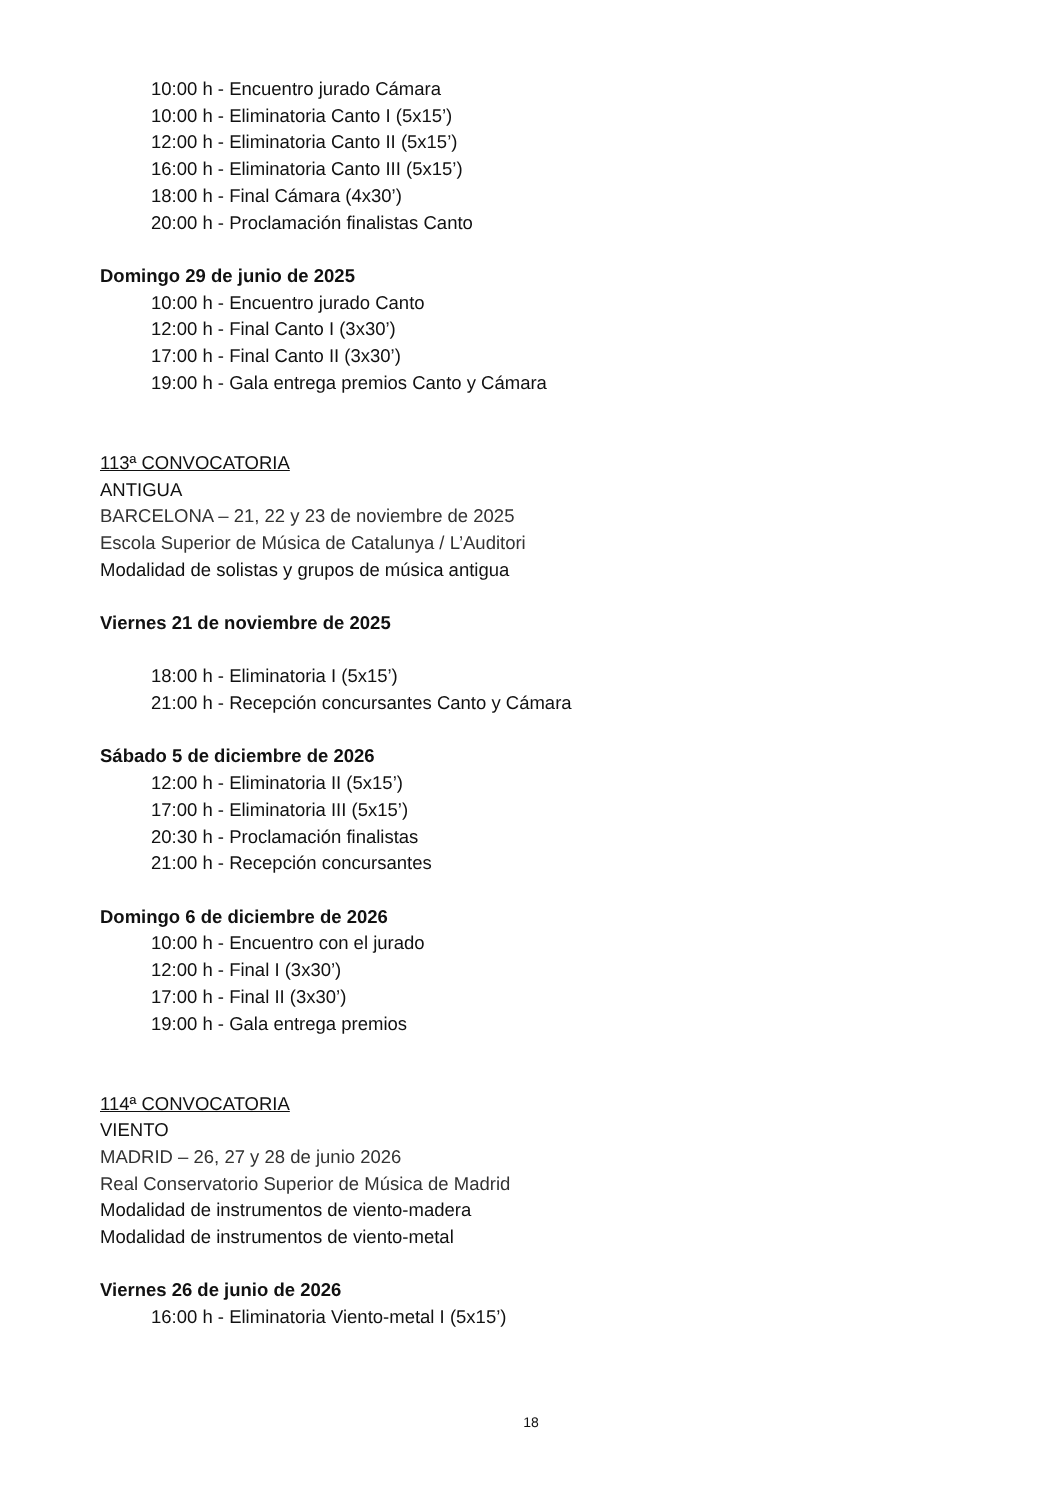10:00 h - Encuentro jurado Cámara
10:00 h - Eliminatoria Canto I (5x15’)
12:00 h - Eliminatoria Canto II (5x15’)
16:00 h - Eliminatoria Canto III (5x15’)
18:00 h - Final Cámara (4x30’)
20:00 h - Proclamación finalistas Canto
Domingo 29 de junio de 2025
10:00 h - Encuentro jurado Canto
12:00 h - Final Canto I (3x30’)
17:00 h - Final Canto II (3x30’)
19:00 h - Gala entrega premios Canto y Cámara
113ª CONVOCATORIA
ANTIGUA
BARCELONA – 21, 22 y 23 de noviembre de 2025
Escola Superior de Música de Catalunya / L’Auditori
Modalidad de solistas y grupos de música antigua
Viernes 21 de noviembre de 2025
18:00 h - Eliminatoria I (5x15’)
21:00 h - Recepción concursantes Canto y Cámara
Sábado 5 de diciembre de 2026
12:00 h - Eliminatoria II (5x15’)
17:00 h - Eliminatoria III (5x15’)
20:30 h - Proclamación finalistas
21:00 h - Recepción concursantes
Domingo 6 de diciembre de 2026
10:00 h - Encuentro con el jurado
12:00 h - Final I (3x30’)
17:00 h - Final II (3x30’)
19:00 h - Gala entrega premios
114ª CONVOCATORIA
VIENTO
MADRID – 26, 27 y 28 de junio 2026
Real Conservatorio Superior de Música de Madrid
Modalidad de instrumentos de viento-madera
Modalidad de instrumentos de viento-metal
Viernes 26 de junio de 2026
16:00 h - Eliminatoria Viento-metal I (5x15’)
18